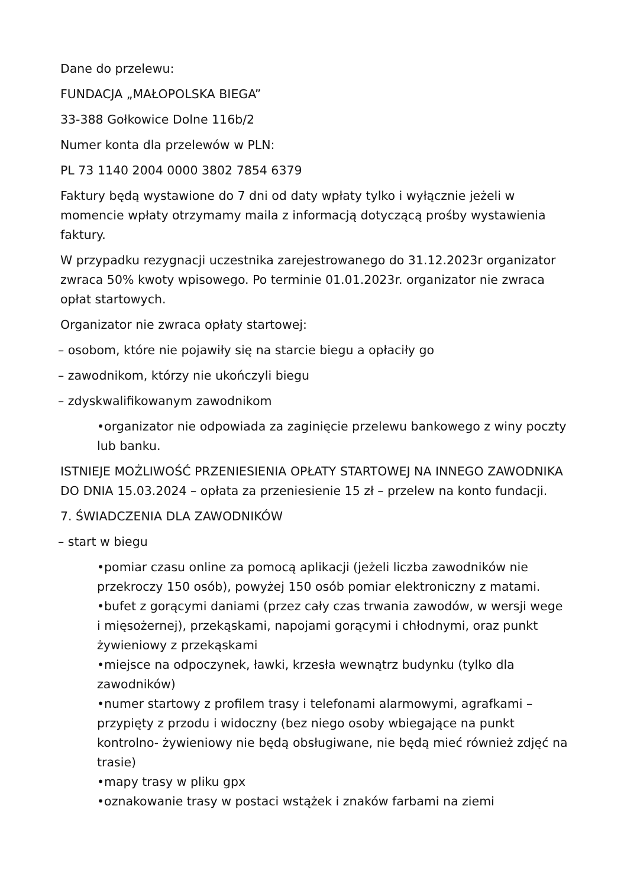Dane do przelewu:
FUNDACJA „MAŁOPOLSKA BIEGA”
33-388 Gołkowice Dolne 116b/2
Numer konta dla przelewów w PLN:
PL 73 1140 2004 0000 3802 7854 6379
Faktury będą wystawione do 7 dni od daty wpłaty tylko i wyłącznie jeżeli w momencie wpłaty otrzymamy maila z informacją dotyczącą prośby wystawienia faktury.
W przypadku rezygnacji uczestnika zarejestrowanego do 31.12.2023r organizator zwraca 50% kwoty wpisowego. Po terminie 01.01.2023r. organizator nie zwraca opłat startowych.
Organizator nie zwraca opłaty startowej:
– osobom, które nie pojawiły się na starcie biegu a opłaciły go
– zawodnikom, którzy nie ukończyli biegu
– zdyskwalifikowanym zawodnikom
•organizator nie odpowiada za zaginięcie przelewu bankowego z winy poczty lub banku.
ISTNIEJE MOŻLIWOŚĆ PRZENIESIENIA OPŁATY STARTOWEJ NA INNEGO ZAWODNIKA DO DNIA 15.03.2024 – opłata za przeniesienie 15 zł – przelew na konto fundacji.
7. ŚWIADCZENIA DLA ZAWODNIKÓW
– start w biegu
•pomiar czasu online za pomocą aplikacji (jeżeli liczba zawodników nie przekroczy 150 osób), powyżej 150 osób pomiar elektroniczny z matami.
•bufet z gorącymi daniami (przez cały czas trwania zawodów, w wersji wege i mięsożernej), przekąskami, napojami gorącymi i chłodnymi, oraz punkt żywieniowy z przekąskami
•miejsce na odpoczynek, ławki, krzesła wewnątrz budynku (tylko dla zawodników)
•numer startowy z profilem trasy i telefonami alarmowymi, agrafkami – przypięty z przodu i widoczny (bez niego osoby wbiegające na punkt kontrolno- żywieniowy nie będą obsługiwane, nie będą mieć również zdjęć na trasie)
•mapy trasy w pliku gpx
•oznakowanie trasy w postaci wstążek i znaków farbami na ziemi